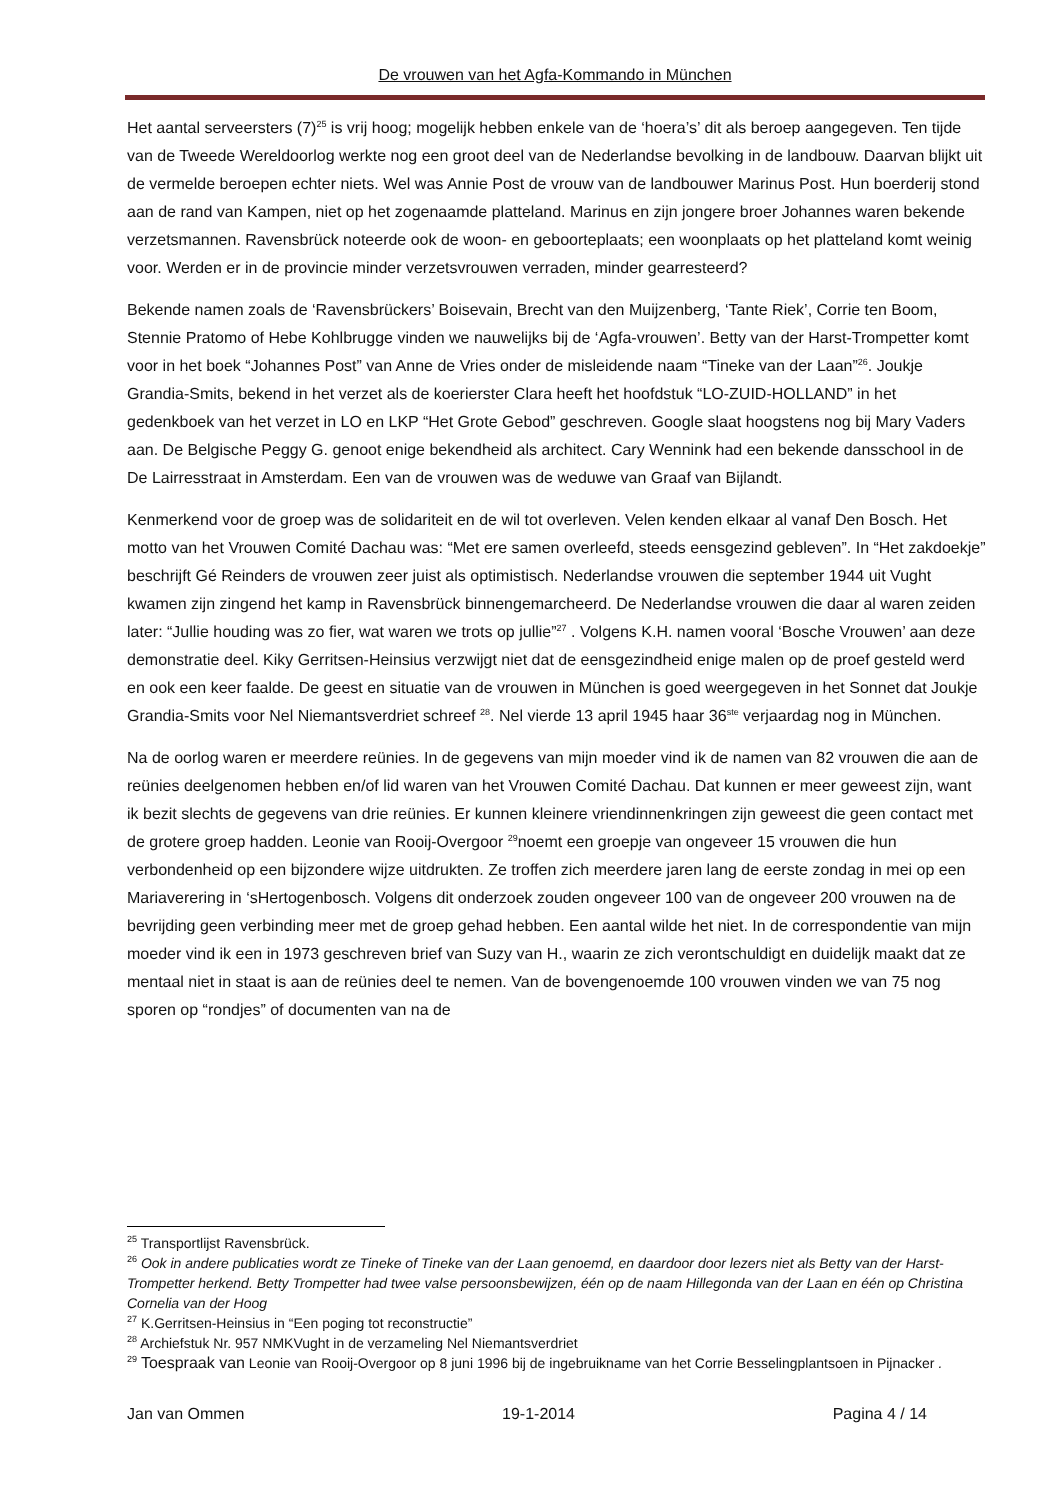De vrouwen van het Agfa-Kommando in München
Het aantal serveersters (7)<sup>25</sup> is vrij hoog; mogelijk hebben enkele van de ‘hoera’s’ dit als beroep aangegeven. Ten tijde van de Tweede Wereldoorlog werkte nog een groot deel van de Nederlandse bevolking in de landbouw. Daarvan blijkt uit de vermelde beroepen echter niets. Wel was Annie Post de vrouw van de landbouwer Marinus Post. Hun boerderij stond aan de rand van Kampen, niet op het zogenaamde platteland. Marinus en zijn jongere broer Johannes waren bekende verzetsmannen. Ravensbrück noteerde ook de woon- en geboorteplaats; een woonplaats op het platteland komt weinig voor. Werden er in de provincie minder verzetsvrouwen verraden, minder gearresteerd?
Bekende namen zoals de ‘Ravensbrückers’ Boisevain, Brecht van den Muijzenberg, ‘Tante Riek’, Corrie ten Boom, Stennie Pratomo of Hebe Kohlbrugge vinden we nauwelijks bij de ‘Agfa-vrouwen’. Betty van der Harst-Trompetter komt voor in het boek “Johannes Post” van Anne de Vries onder de misleidende naam “Tineke van der Laan”<sup>26</sup>. Joukje Grandia-Smits, bekend in het verzet als de koerierster Clara heeft het hoofdstuk “LO-ZUID-HOLLAND” in het gedenkboek van het verzet in LO en LKP “Het Grote Gebod” geschreven. Google slaat hoogstens nog bij Mary Vaders aan. De Belgische Peggy G. genoot enige bekendheid als architect. Cary Wennink had een bekende dansschool in de De Lairresstraat in Amsterdam. Een van de vrouwen was de weduwe van Graaf van Bijlandt.
Kenmerkend voor de groep was de solidariteit en de wil tot overleven. Velen kenden elkaar al vanaf Den Bosch. Het motto van het Vrouwen Comité Dachau was: “Met ere samen overleefd, steeds eensgezind gebleven”. In “Het zakdoekje” beschrijft Gé Reinders de vrouwen zeer juist als optimistisch. Nederlandse vrouwen die september 1944 uit Vught kwamen zijn zingend het kamp in Ravensbrück binnengemarcheerd. De Nederlandse vrouwen die daar al waren zeiden later: “Jullie houding was zo fier, wat waren we trots op jullie”<sup>27</sup> . Volgens K.H. namen vooral ‘Bosche Vrouwen’ aan deze demonstratie deel. Kiky Gerritsen-Heinsius verzwijgt niet dat de eensgezindheid enige malen op de proef gesteld werd en ook een keer faalde. De geest en situatie van de vrouwen in München is goed weergegeven in het Sonnet dat Joukje Grandia-Smits voor Nel Niemantsverdriet schreef <sup>28</sup>. Nel vierde 13 april 1945 haar 36<sup>ste</sup> verjaardag nog in München.
Na de oorlog waren er meerdere reünies. In de gegevens van mijn moeder vind ik de namen van 82 vrouwen die aan de reünies deelgenomen hebben en/of lid waren van het Vrouwen Comité Dachau. Dat kunnen er meer geweest zijn, want ik bezit slechts de gegevens van drie reünies. Er kunnen kleinere vriendinnenkringen zijn geweest die geen contact met de grotere groep hadden. Leonie van Rooij-Overgoor <sup>29</sup>noemt een groepje van ongeveer 15 vrouwen die hun verbondenheid op een bijzondere wijze uitdrukten. Ze troffen zich meerdere jaren lang de eerste zondag in mei op een Mariaverering in ‘sHertogenbosch. Volgens dit onderzoek zouden ongeveer 100 van de ongeveer 200 vrouwen na de bevrijding geen verbinding meer met de groep gehad hebben. Een aantal wilde het niet. In de correspondentie van mijn moeder vind ik een in 1973 geschreven brief van Suzy van H., waarin ze zich verontschuldigt en duidelijk maakt dat ze mentaal niet in staat is aan de reünies deel te nemen. Van de bovengenoemde 100 vrouwen vinden we van 75 nog sporen op “rondjes” of documenten van na de
<sup>25</sup> Transportlijst Ravensbrück.
<sup>26</sup> Ook in andere publicaties wordt ze Tineke of Tineke van der Laan genoemd, en daardoor door lezers niet als Betty van der Harst-Trompetter herkend. Betty Trompetter had twee valse persoonsbewijzen, één op de naam Hillegonda van der Laan en één op Christina Cornelia van der Hoog
<sup>27</sup> K.Gerritsen-Heinsius in “Een poging tot reconstructie”
<sup>28</sup> Archiefstuk Nr. 957 NMKVught in de verzameling Nel Niemantsverdriet
<sup>29</sup> Toespraak van Leonie van Rooij-Overgoor op 8 juni 1996 bij de ingebruikname van het Corrie Besselingplantsoen in Pijnacker .
Jan van Ommen 19-1-2014 Pagina 4 / 14